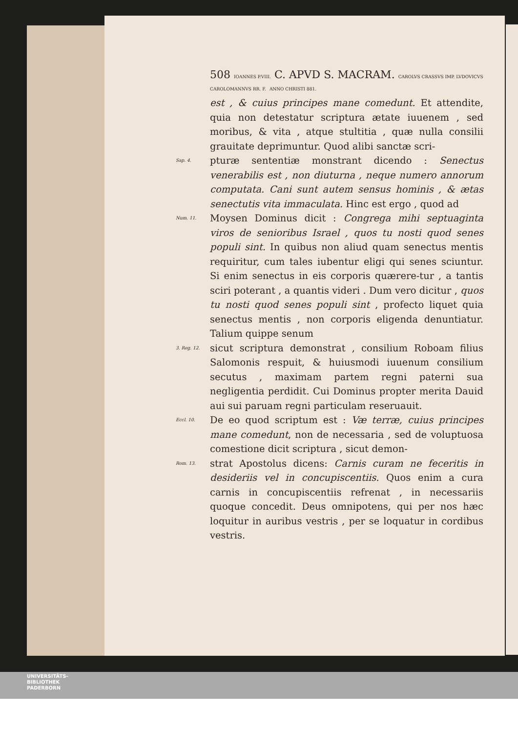508 IOANNES P.VIII. C. APVD S. MACRAM. CAROLVS CRASSVS IMP. LVDOVICVS CAROLOMANNVS RR. F. ANNO CHRISTI 881.
est , & cuius principes mane comedunt. Et attendite, quia non detestatur scriptura ætate iuuenem , sed moribus, & vita , atque stultitia , quæ nulla consilii grauitate deprimuntur. Quod alibi sanctæ scri-
Sap. 4. pturæ sententiæ monstrant dicendo : Senectus venerabilis est , non diuturna , neque numero annorum computata. Cani sunt autem sensus hominis , & ætas senectutis vita immaculata. Hinc est ergo , quod ad
Num. 11. Moysen Dominus dicit : Congrega mihi septuaginta viros de senioribus Israel , quos tu nosti quod senes populi sint. In quibus non aliud quam senectus mentis requiritur, cum tales iubentur eligi qui senes sciuntur. Si enim senectus in eis corporis quærere-tur , a tantis sciri poterant , a quantis videri . Dum vero dicitur , quos tu nosti quod senes populi sint , profecto liquet quia senectus mentis , non corporis eligenda denuntiatur. Talium quippe senum
3. Reg. 12. sicut scriptura demonstrat , consilium Roboam filius Salomonis respuit, & huiusmodi iuuenum consilium secutus , maximam partem regni paterni sua negligentia perdidit. Cui Dominus propter merita Dauid aui sui paruam regni particulam reseruauit.
Eccl. 10. De eo quod scriptum est : Væ terræ, cuius principes mane comedunt, non de necessaria , sed de voluptuosa comestione dicit scriptura , sicut demon-
Rom. 13. strat Apostolus dicens: Carnis curam ne feceritis in desideriis vel in concupiscentiis. Quos enim a cura carnis in concupiscentiis refrenat , in necessariis quoque concedit. Deus omnipotens, qui per nos hæc loquitur in auribus vestris , per se loquatur in cordibus vestris.
UNIVERSITÄTS-
BIBLIOTHEK
PADERBORN